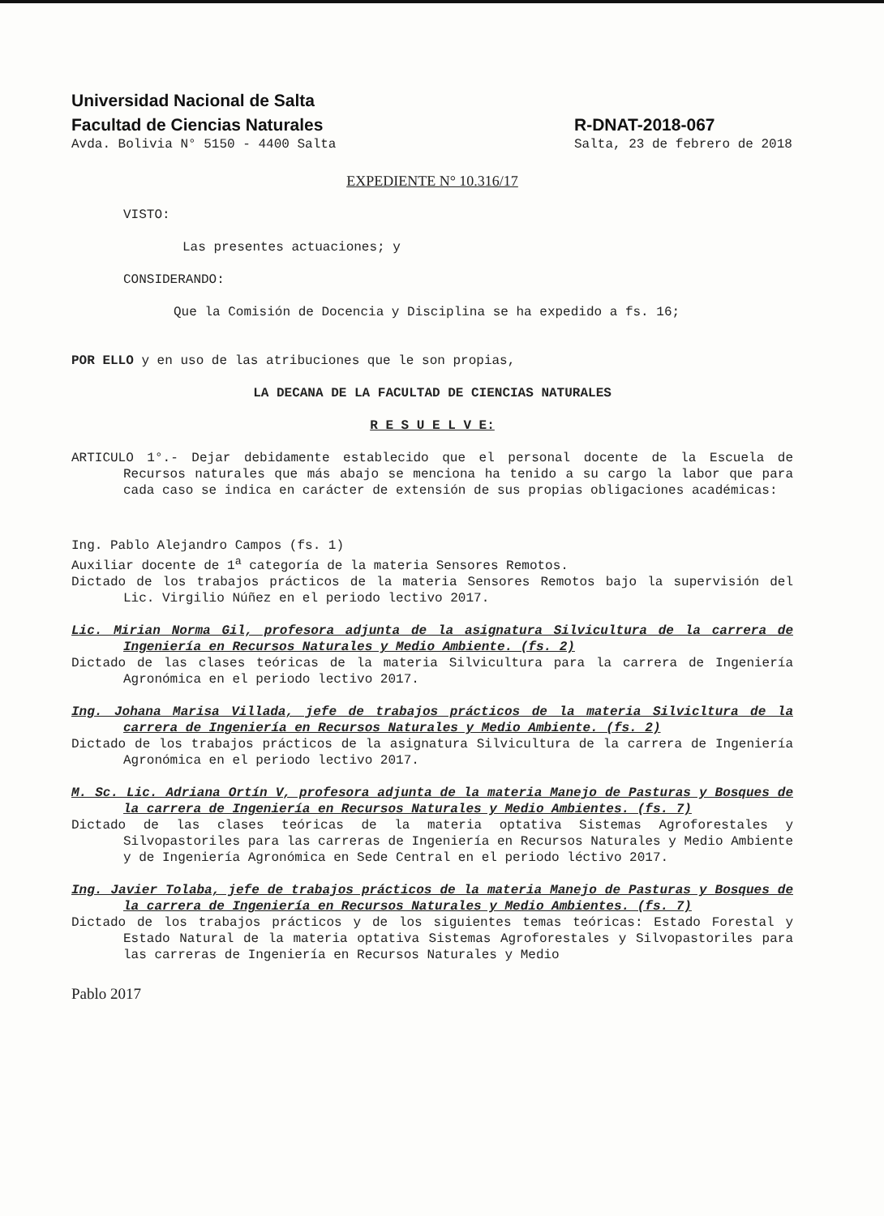Universidad Nacional de Salta
Facultad de Ciencias Naturales
Avda. Bolivia N° 5150 - 4400 Salta
R-DNAT-2018-067
Salta, 23 de febrero de 2018
EXPEDIENTE N° 10.316/17
VISTO:
Las presentes actuaciones; y
CONSIDERANDO:
Que la Comisión de Docencia y Disciplina se ha expedido a fs. 16;
POR ELLO y en uso de las atribuciones que le son propias,
LA DECANA DE LA FACULTAD DE CIENCIAS NATURALES
R E S U E L V E:
ARTICULO 1°.- Dejar debidamente establecido que el personal docente de la Escuela de Recursos naturales que más abajo se menciona ha tenido a su cargo la labor que para cada caso se indica en carácter de extensión de sus propias obligaciones académicas:
Ing. Pablo Alejandro Campos (fs. 1)
Auxiliar docente de 1<sup>a</sup> categoría de la materia Sensores Remotos.
Dictado de los trabajos prácticos de la materia Sensores Remotos bajo la supervisión del Lic. Virgilio Núñez en el periodo lectivo 2017.
Lic. Mirian Norma Gil, profesora adjunta de la asignatura Silvicultura de la carrera de Ingeniería en Recursos Naturales y Medio Ambiente. (fs. 2)
Dictado de las clases teóricas de la materia Silvicultura para la carrera de Ingeniería Agronómica en el periodo lectivo 2017.
Ing. Johana Marisa Villada, jefe de trabajos prácticos de la materia Silvicltura de la carrera de Ingeniería en Recursos Naturales y Medio Ambiente. (fs. 2)
Dictado de los trabajos prácticos de la asignatura Silvicultura de la carrera de Ingeniería Agronómica en el periodo lectivo 2017.
M. Sc. Lic. Adriana Ortín V, profesora adjunta de la materia Manejo de Pasturas y Bosques de la carrera de Ingeniería en Recursos Naturales y Medio Ambientes. (fs. 7)
Dictado de las clases teóricas de la materia optativa Sistemas Agroforestales y Silvopastoriles para las carreras de Ingeniería en Recursos Naturales y Medio Ambiente y de Ingeniería Agronómica en Sede Central en el periodo léctivo 2017.
Ing. Javier Tolaba, jefe de trabajos prácticos de la materia Manejo de Pasturas y Bosques de la carrera de Ingeniería en Recursos Naturales y Medio Ambientes. (fs. 7)
Dictado de los trabajos prácticos y de los siguientes temas teóricas: Estado Forestal y Estado Natural de la materia optativa Sistemas Agroforestales y Silvopastoriles para las carreras de Ingeniería en Recursos Naturales y Medio
Pablo 2017